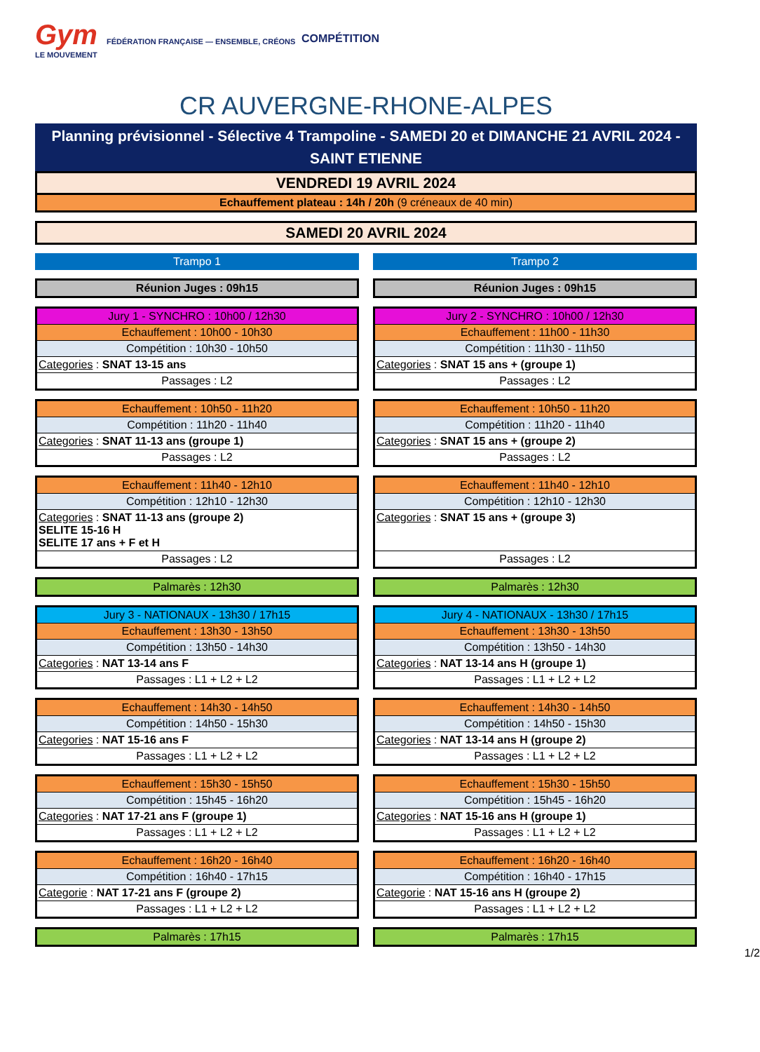Gym FÉDÉRATION FRANÇAISE — ENSEMBLE, CRÉONS LE MOUVEMENT
COMPÉTITION
CR AUVERGNE-RHONE-ALPES
Planning prévisionnel - Sélective 4 Trampoline - SAMEDI 20 et DIMANCHE 21 AVRIL 2024 - SAINT ETIENNE
VENDREDI 19 AVRIL 2024
Echauffement plateau : 14h / 20h (9 créneaux de 40 min)
SAMEDI 20 AVRIL 2024
| Trampo 1 Réunion Juges : 09h15 Jury 1 - SYNCHRO : 10h00 / 12h30 Echauffement : 10h00 - 10h30 Compétition : 10h30 - 10h50 Categories : SNAT 13-15 ans Passages : L2 Echauffement : 10h50 - 11h20 Compétition : 11h20 - 11h40 Categories : SNAT 11-13 ans (groupe 1) Passages : L2 Echauffement : 11h40 - 12h10 Compétition : 12h10 - 12h30 Categories : SNAT 11-13 ans (groupe 2) SELITE 15-16 H SELITE 17 ans + F et H Passages : L2 Palmarès : 12h30 Jury 3 - NATIONAUX - 13h30 / 17h15 Echauffement : 13h30 - 13h50 Compétition : 13h50 - 14h30 Categories : NAT 13-14 ans F Passages : L1 + L2 + L2 Echauffement : 14h30 - 14h50 Compétition : 14h50 - 15h30 Categories : NAT 15-16 ans F Passages : L1 + L2 + L2 Echauffement : 15h30 - 15h50 Compétition : 15h45 - 16h20 Categories : NAT 17-21 ans F (groupe 1) Passages : L1 + L2 + L2 Echauffement : 16h20 - 16h40 Compétition : 16h40 - 17h15 Categorie : NAT 17-21 ans F (groupe 2) Passages : L1 + L2 + L2 Palmarès : 17h15 | | Trampo 2 Réunion Juges : 09h15 Jury 2 - SYNCHRO : 10h00 / 12h30 Echauffement : 11h00 - 11h30 Compétition : 11h30 - 11h50 Categories : SNAT 15 ans + (groupe 1) Passages : L2 Echauffement : 10h50 - 11h20 Compétition : 11h20 - 11h40 Categories : SNAT 15 ans + (groupe 2) Passages : L2 Echauffement : 11h40 - 12h10 Compétition : 12h10 - 12h30 Categories : SNAT 15 ans + (groupe 3) Passages : L2 Palmarès : 12h30 Jury 4 - NATIONAUX - 13h30 / 17h15 Echauffement : 13h30 - 13h50 Compétition : 13h50 - 14h30 Categories : NAT 13-14 ans H (groupe 1) Passages : L1 + L2 + L2 Echauffement : 14h30 - 14h50 Compétition : 14h50 - 15h30 Categories : NAT 13-14 ans H (groupe 2) Passages : L1 + L2 + L2 Echauffement : 15h30 - 15h50 Compétition : 15h45 - 16h20 Categories : NAT 15-16 ans H (groupe 1) Passages : L1 + L2 + L2 Echauffement : 16h20 - 16h40 Compétition : 16h40 - 17h15 Categorie : NAT 15-16 ans H (groupe 2) Passages : L1 + L2 + L2 Palmarès : 17h15 |
1/2